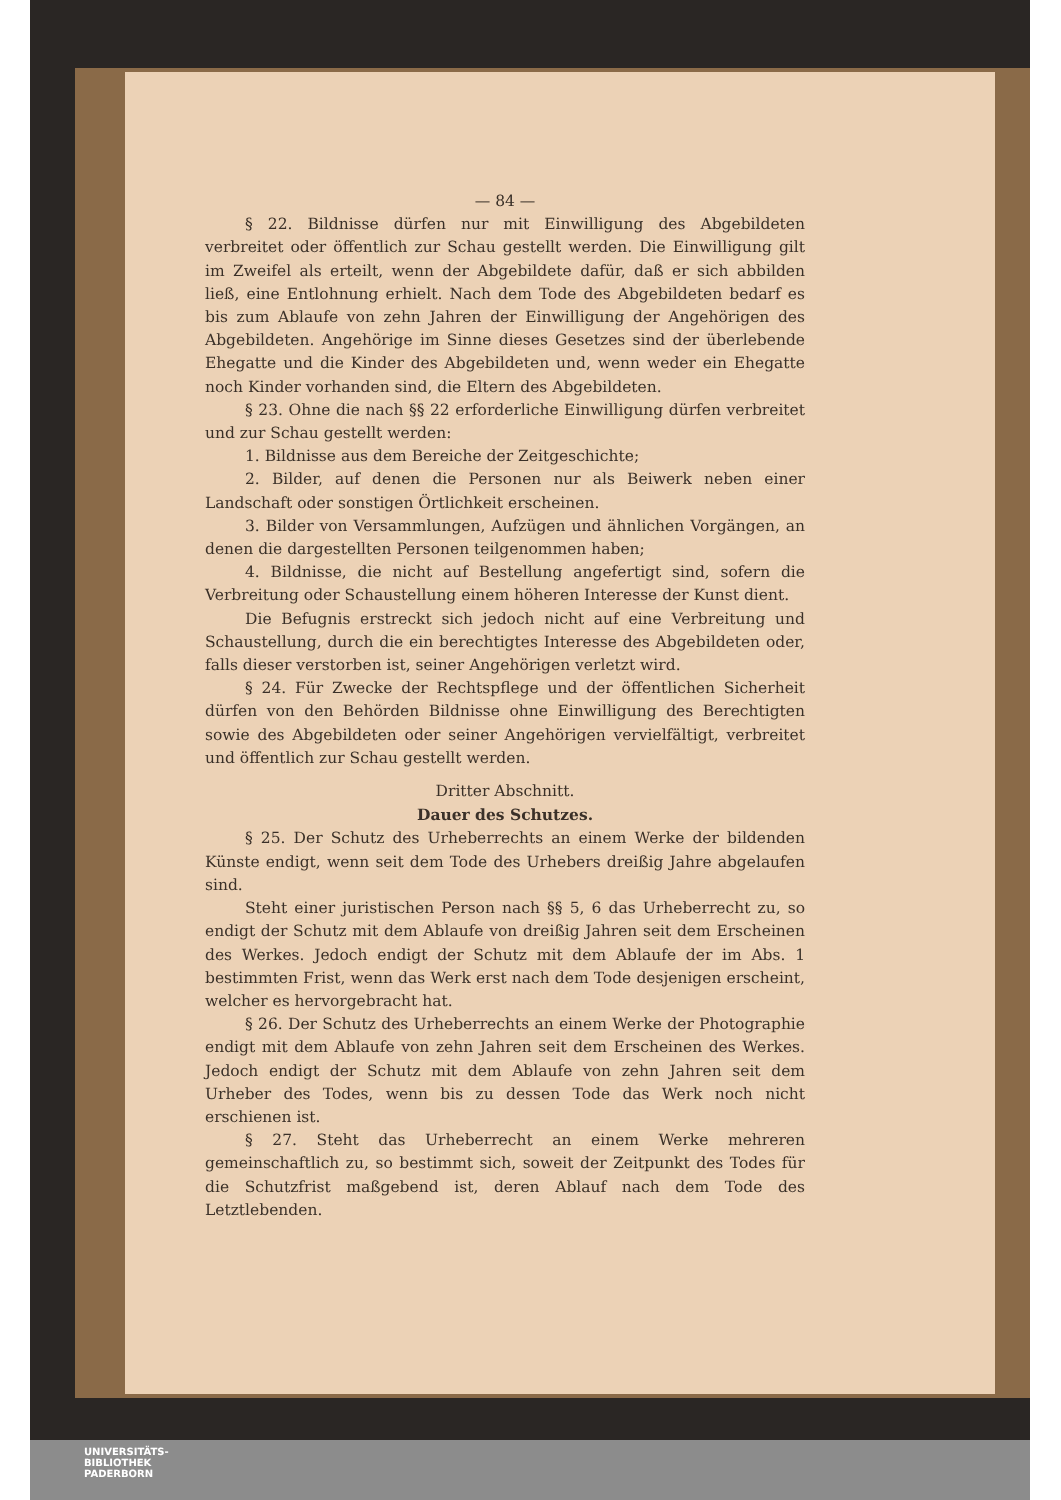— 84 —
§ 22. Bildnisse dürfen nur mit Einwilligung des Abgebildeten verbreitet oder öffentlich zur Schau gestellt werden. Die Einwilligung gilt im Zweifel als erteilt, wenn der Abgebildete dafür, daß er sich abbilden ließ, eine Entlohnung erhielt. Nach dem Tode des Abgebildeten bedarf es bis zum Ablaufe von zehn Jahren der Einwilligung der Angehörigen des Abgebildeten. Angehörige im Sinne dieses Gesetzes sind der überlebende Ehegatte und die Kinder des Abgebildeten und, wenn weder ein Ehegatte noch Kinder vorhanden sind, die Eltern des Abgebildeten.
§ 23. Ohne die nach §§ 22 erforderliche Einwilligung dürfen verbreitet und zur Schau gestellt werden:
1. Bildnisse aus dem Bereiche der Zeitgeschichte;
2. Bilder, auf denen die Personen nur als Beiwerk neben einer Landschaft oder sonstigen Örtlichkeit erscheinen.
3. Bilder von Versammlungen, Aufzügen und ähnlichen Vorgängen, an denen die dargestellten Personen teilgenommen haben;
4. Bildnisse, die nicht auf Bestellung angefertigt sind, sofern die Verbreitung oder Schaustellung einem höheren Interesse der Kunst dient.
Die Befugnis erstreckt sich jedoch nicht auf eine Verbreitung und Schaustellung, durch die ein berechtigtes Interesse des Abgebildeten oder, falls dieser verstorben ist, seiner Angehörigen verletzt wird.
§ 24. Für Zwecke der Rechtspflege und der öffentlichen Sicherheit dürfen von den Behörden Bildnisse ohne Einwilligung des Berechtigten sowie des Abgebildeten oder seiner Angehörigen vervielfältigt, verbreitet und öffentlich zur Schau gestellt werden.
Dritter Abschnitt.
Dauer des Schutzes.
§ 25. Der Schutz des Urheberrechts an einem Werke der bildenden Künste endigt, wenn seit dem Tode des Urhebers dreißig Jahre abgelaufen sind.
Steht einer juristischen Person nach §§ 5, 6 das Urheberrecht zu, so endigt der Schutz mit dem Ablaufe von dreißig Jahren seit dem Erscheinen des Werkes. Jedoch endigt der Schutz mit dem Ablaufe der im Abs. 1 bestimmten Frist, wenn das Werk erst nach dem Tode desjenigen erscheint, welcher es hervorgebracht hat.
§ 26. Der Schutz des Urheberrechts an einem Werke der Photographie endigt mit dem Ablaufe von zehn Jahren seit dem Erscheinen des Werkes. Jedoch endigt der Schutz mit dem Ablaufe von zehn Jahren seit dem Urheber des Todes, wenn bis zu dessen Tode das Werk noch nicht erschienen ist.
§ 27. Steht das Urheberrecht an einem Werke mehreren gemeinschaftlich zu, so bestimmt sich, soweit der Zeitpunkt des Todes für die Schutzfrist maßgebend ist, deren Ablauf nach dem Tode des Letztlebenden.
UNIVERSITÄTS-
BIBLIOTHEK
PADERBORN